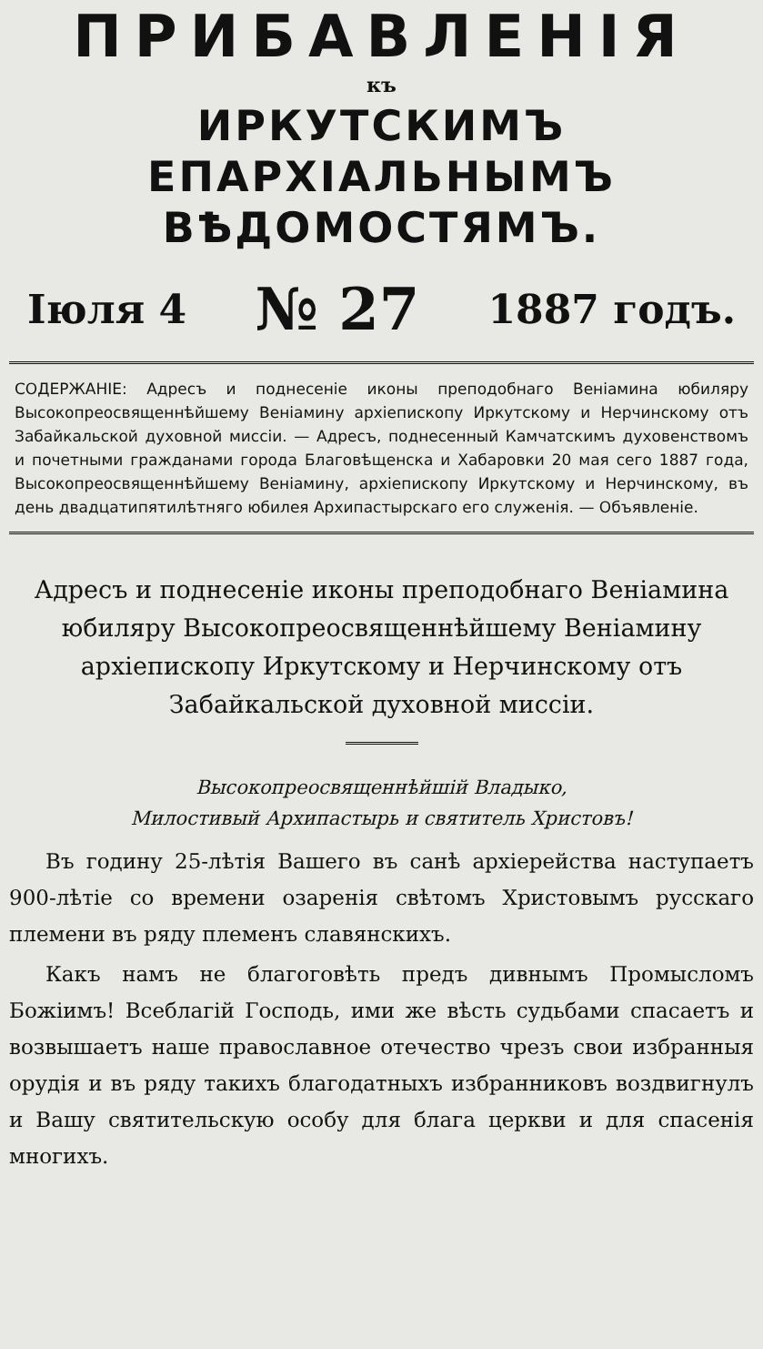ПРИБАВЛЕНІЯ
къ
ИРКУТСКИМЪ ЕПАРХІАЛЬНЫМЪ
ВѢДОМОСТЯМЪ.
Іюля 4 № 27 1887 годъ.
СОДЕРЖАНІЕ: Адресъ и поднесеніе иконы преподобнаго Веніамина юбиляру Высокопреосвященнѣйшему Веніамину архіепископу Иркутскому и Нерчинскому отъ Забайкальской духовной миссіи. — Адресъ, поднесенный Камчатскимъ духовенствомъ и почетными гражданами города Благовѣщенска и Хабаровки 20 мая сего 1887 года, Высокопреосвященнѣйшему Веніамину, архіепископу Иркутскому и Нерчинскому, въ день двадцатипятилѣтняго юбилея Архипастырскаго его служенія. — Объявленіе.
Адресъ и поднесеніе иконы преподобнаго Веніамина юбиляру Высокопреосвященнѣйшему Веніамину архіепископу Иркутскому и Нерчинскому отъ Забайкальской духовной миссіи.
Высокопреосвященнѣйшій Владыко,
Милостивый Архипастырь и святитель Христовъ!
Въ годину 25-лѣтія Вашего въ санѣ архіерейства наступаетъ 900-лѣтіе со времени озаренія свѣтомъ Христовымъ русскаго племени въ ряду племенъ славянскихъ.
Какъ намъ не благоговѣть предъ дивнымъ Промысломъ Божіимъ! Всеблагій Господь, ими же вѣсть судьбами спасаетъ и возвышаетъ наше православное отечество чрезъ свои избранныя орудія и въ ряду такихъ благодатныхъ избранниковъ воздвигнулъ и Вашу святительскую особу для блага церкви и для спасенія многихъ.